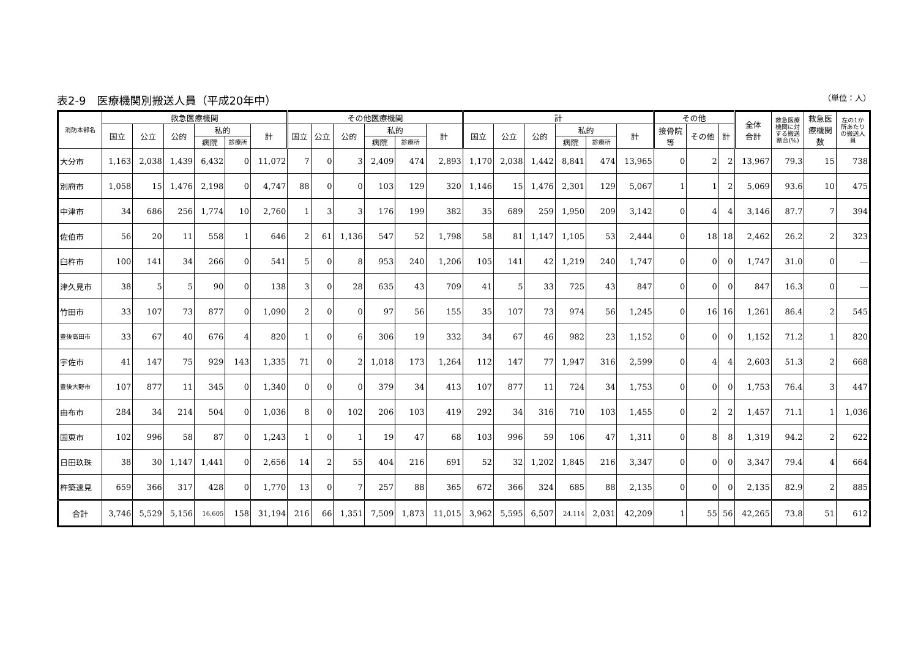表2-9　医療機関別搬送人員（平成20年中） （単位：人）
| 消防本部名 | 救急医療機関 | | | | | | その他医療機関 | | | | | | 計 | | | | | | その他 | | | 全体 合計 | 救急医療 機関に対 する搬送 割合(%) | 救急医 療機関 数 | 左の1か 所あたり の搬送人 員 |
| --- | --- | --- | --- | --- | --- | --- | --- | --- | --- | --- | --- | --- | --- | --- | --- | --- | --- | --- | --- | --- | --- | --- | --- | --- | --- |
| | 国立 | 公立 | 公的 | 私的 | | 計 | 国立 | 公立 | 公的 | 私的 | | 計 | 国立 | 公立 | 公的 | 私的 | | 計 | 接骨院 等 | その他 | 計 | | | | |
| | | | | 病院 | 診療所 | | | | | 病院 | 診療所 | | | | | 病院 | 診療所 | | | | | | | | |
| 大分市 | 1,163 | 2,038 | 1,439 | 6,432 | 0 | 11,072 | 7 | 0 | 3 | 2,409 | 474 | 2,893 | 1,170 | 2,038 | 1,442 | 8,841 | 474 | 13,965 | 0 | 2 | 2 | 13,967 | 79.3 | 15 | 738 |
| 別府市 | 1,058 | 15 | 1,476 | 2,198 | 0 | 4,747 | 88 | 0 | 0 | 103 | 129 | 320 | 1,146 | 15 | 1,476 | 2,301 | 129 | 5,067 | 1 | 1 | 2 | 5,069 | 93.6 | 10 | 475 |
| 中津市 | 34 | 686 | 256 | 1,774 | 10 | 2,760 | 1 | 3 | 3 | 176 | 199 | 382 | 35 | 689 | 259 | 1,950 | 209 | 3,142 | 0 | 4 | 4 | 3,146 | 87.7 | 7 | 394 |
| 佐伯市 | 56 | 20 | 11 | 558 | 1 | 646 | 2 | 61 | 1,136 | 547 | 52 | 1,798 | 58 | 81 | 1,147 | 1,105 | 53 | 2,444 | 0 | 18 | 18 | 2,462 | 26.2 | 2 | 323 |
| 臼杵市 | 100 | 141 | 34 | 266 | 0 | 541 | 5 | 0 | 8 | 953 | 240 | 1,206 | 105 | 141 | 42 | 1,219 | 240 | 1,747 | 0 | 0 | 0 | 1,747 | 31.0 | 0 | ― |
| 津久見市 | 38 | 5 | 5 | 90 | 0 | 138 | 3 | 0 | 28 | 635 | 43 | 709 | 41 | 5 | 33 | 725 | 43 | 847 | 0 | 0 | 0 | 847 | 16.3 | 0 | ― |
| 竹田市 | 33 | 107 | 73 | 877 | 0 | 1,090 | 2 | 0 | 0 | 97 | 56 | 155 | 35 | 107 | 73 | 974 | 56 | 1,245 | 0 | 16 | 16 | 1,261 | 86.4 | 2 | 545 |
| 豊後高田市 | 33 | 67 | 40 | 676 | 4 | 820 | 1 | 0 | 6 | 306 | 19 | 332 | 34 | 67 | 46 | 982 | 23 | 1,152 | 0 | 0 | 0 | 1,152 | 71.2 | 1 | 820 |
| 宇佐市 | 41 | 147 | 75 | 929 | 143 | 1,335 | 71 | 0 | 2 | 1,018 | 173 | 1,264 | 112 | 147 | 77 | 1,947 | 316 | 2,599 | 0 | 4 | 4 | 2,603 | 51.3 | 2 | 668 |
| 豊後大野市 | 107 | 877 | 11 | 345 | 0 | 1,340 | 0 | 0 | 0 | 379 | 34 | 413 | 107 | 877 | 11 | 724 | 34 | 1,753 | 0 | 0 | 0 | 1,753 | 76.4 | 3 | 447 |
| 由布市 | 284 | 34 | 214 | 504 | 0 | 1,036 | 8 | 0 | 102 | 206 | 103 | 419 | 292 | 34 | 316 | 710 | 103 | 1,455 | 0 | 2 | 2 | 1,457 | 71.1 | 1 | 1,036 |
| 国東市 | 102 | 996 | 58 | 87 | 0 | 1,243 | 1 | 0 | 1 | 19 | 47 | 68 | 103 | 996 | 59 | 106 | 47 | 1,311 | 0 | 8 | 8 | 1,319 | 94.2 | 2 | 622 |
| 日田玖珠 | 38 | 30 | 1,147 | 1,441 | 0 | 2,656 | 14 | 2 | 55 | 404 | 216 | 691 | 52 | 32 | 1,202 | 1,845 | 216 | 3,347 | 0 | 0 | 0 | 3,347 | 79.4 | 4 | 664 |
| 杵築速見 | 659 | 366 | 317 | 428 | 0 | 1,770 | 13 | 0 | 7 | 257 | 88 | 365 | 672 | 366 | 324 | 685 | 88 | 2,135 | 0 | 0 | 0 | 2,135 | 82.9 | 2 | 885 |
| 合計 | 3,746 | 5,529 | 5,156 | 16,605 | 158 | 31,194 | 216 | 66 | 1,351 | 7,509 | 1,873 | 11,015 | 3,962 | 5,595 | 6,507 | 24,114 | 2,031 | 42,209 | 1 | 55 | 56 | 42,265 | 73.8 | 51 | 612 |